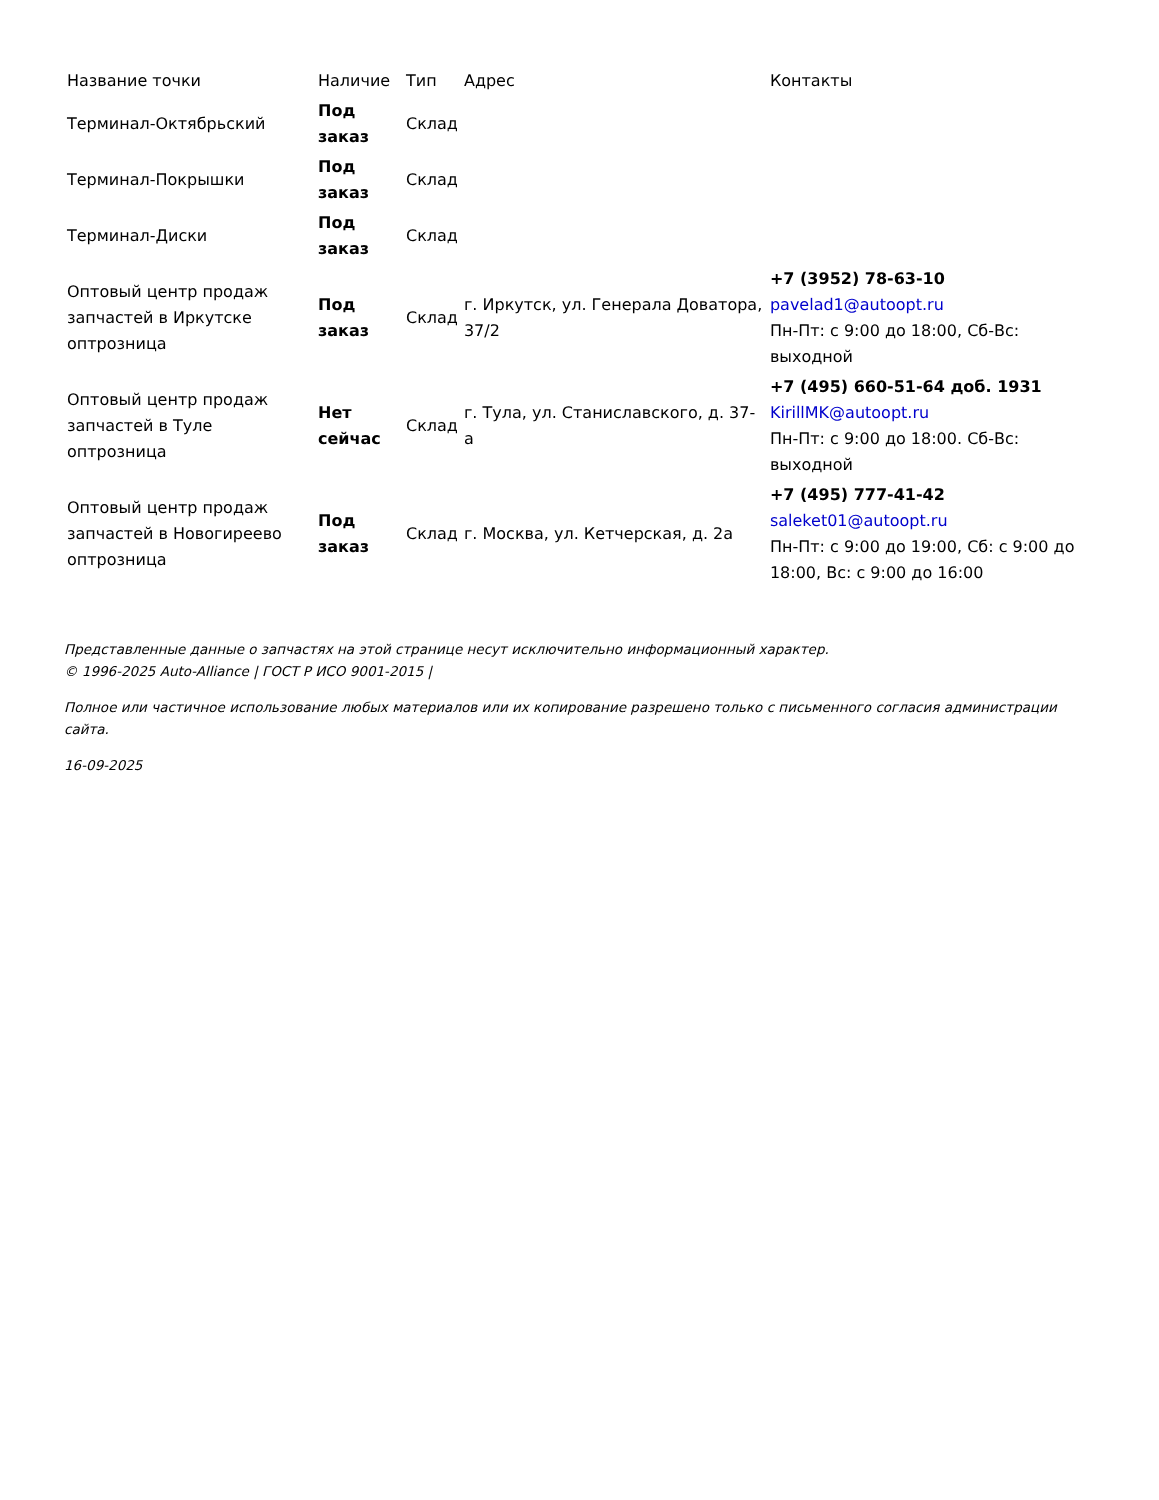| Название точки | Наличие | Тип | Адрес | Контакты |
| --- | --- | --- | --- | --- |
| Терминал-Октябрьский | Под заказ | Склад | | |
| Терминал-Покрышки | Под заказ | Склад | | |
| Терминал-Диски | Под заказ | Склад | | |
| Оптовый центр продаж запчастей в Иркутске оптрозница | Под заказ | Склад | г. Иркутск, ул. Генерала Доватора, 37/2 | +7 (3952) 78-63-10 pavelad1@autoopt.ru Пн-Пт: с 9:00 до 18:00, Сб-Вс: выходной |
| Оптовый центр продаж запчастей в Туле оптрозница | Нет сейчас | Склад | г. Тула, ул. Станиславского, д. 37-а | +7 (495) 660-51-64 доб. 1931 KirillMK@autoopt.ru Пн-Пт: с 9:00 до 18:00. Сб-Вс: выходной |
| Оптовый центр продаж запчастей в Новогиреево оптрозница | Под заказ | Склад | г. Москва, ул. Кетчерская, д. 2а | +7 (495) 777-41-42 saleket01@autoopt.ru Пн-Пт: с 9:00 до 19:00, Сб: с 9:00 до 18:00, Вс: с 9:00 до 16:00 |
Представленные данные о запчастях на этой странице несут исключительно информационный характер.
© 1996-2025 Auto-Alliance | ГОСТ Р ИСО 9001-2015 |
Полное или частичное использование любых материалов или их копирование разрешено только с письменного согласия администрации сайта.
16-09-2025